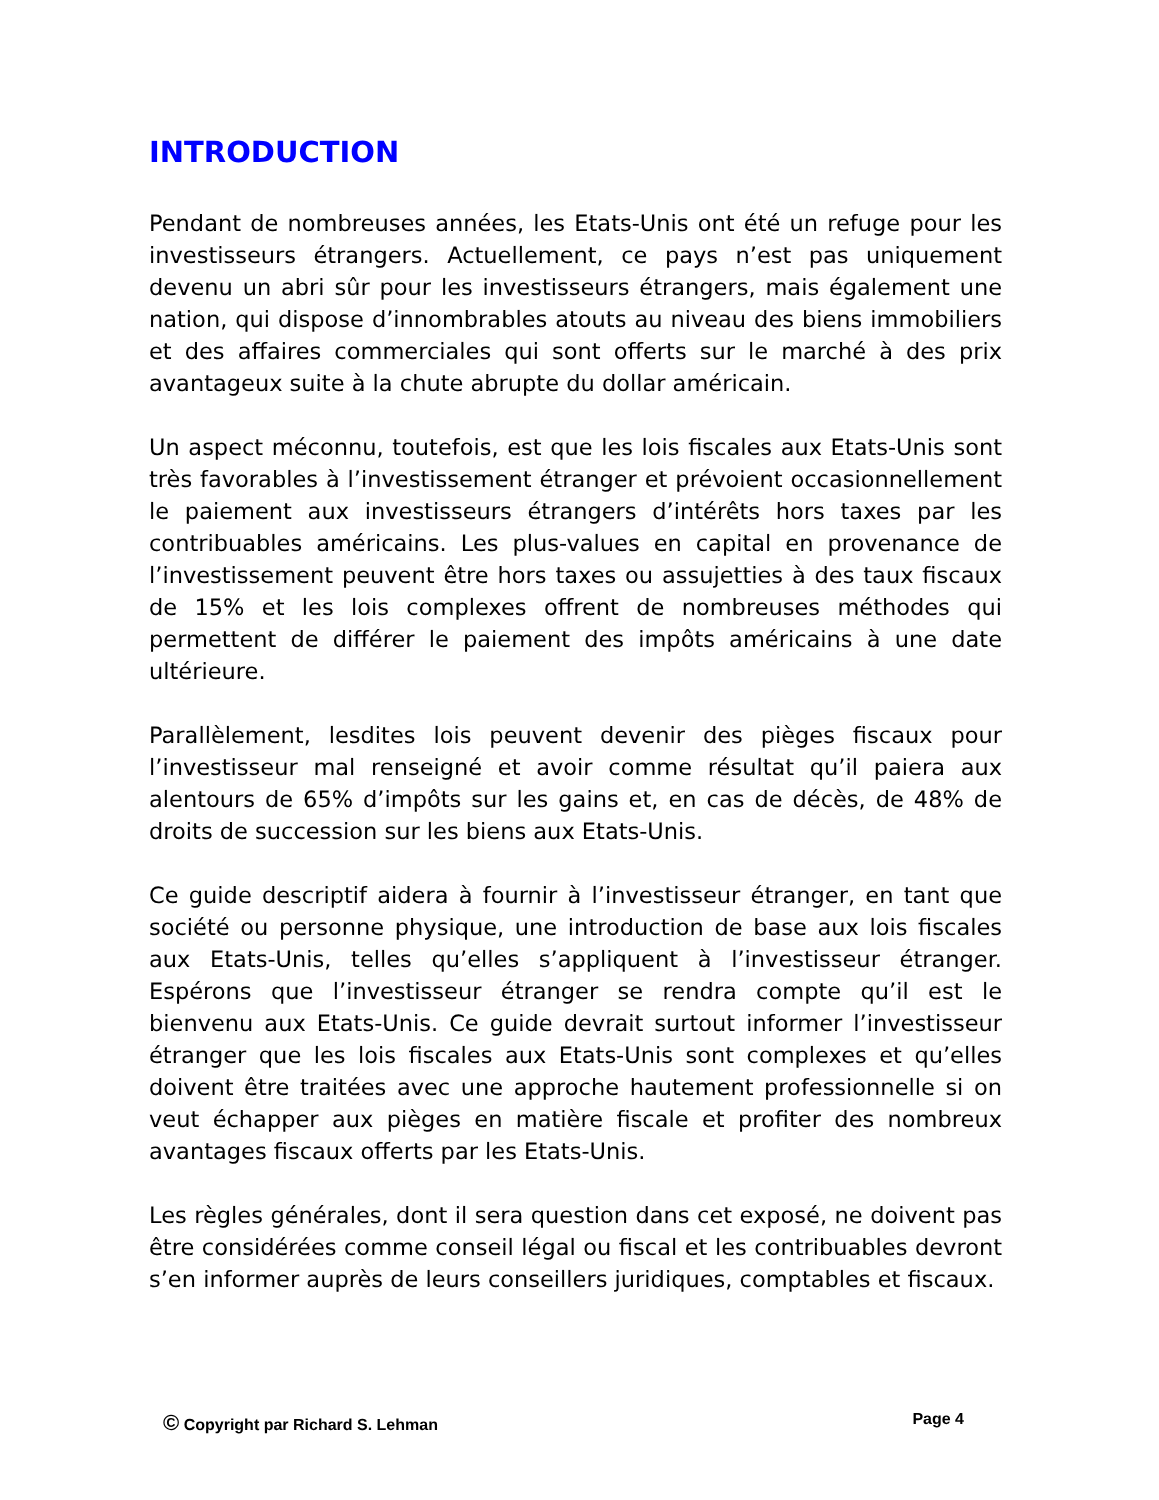INTRODUCTION
Pendant de nombreuses années, les Etats-Unis ont été un refuge pour les investisseurs étrangers. Actuellement, ce pays n’est pas uniquement devenu un abri sûr pour les investisseurs étrangers, mais également une nation, qui dispose d’innombrables atouts au niveau des biens immobiliers et des affaires commerciales qui sont offerts sur le marché à des prix avantageux suite à la chute abrupte du dollar américain.
Un aspect méconnu, toutefois, est que les lois fiscales aux Etats-Unis sont très favorables à l’investissement étranger et prévoient occasionnellement le paiement aux investisseurs étrangers d’intérêts hors taxes par les contribuables américains. Les plus-values en capital en provenance de l’investissement peuvent être hors taxes ou assujetties à des taux fiscaux de 15% et les lois complexes offrent de nombreuses méthodes qui permettent de différer le paiement des impôts américains à une date ultérieure.
Parallèlement, lesdites lois peuvent devenir des pièges fiscaux pour l’investisseur mal renseigné et avoir comme résultat qu’il paiera aux alentours de 65% d’impôts sur les gains et, en cas de décès, de 48% de droits de succession sur les biens aux Etats-Unis.
Ce guide descriptif aidera à fournir à l’investisseur étranger, en tant que société ou personne physique, une introduction de base aux lois fiscales aux Etats-Unis, telles qu’elles s’appliquent à l’investisseur étranger. Espérons que l’investisseur étranger se rendra compte qu’il est le bienvenu aux Etats-Unis. Ce guide devrait surtout informer l’investisseur étranger que les lois fiscales aux Etats-Unis sont complexes et qu’elles doivent être traitées avec une approche hautement professionnelle si on veut échapper aux pièges en matière fiscale et profiter des nombreux avantages fiscaux offerts par les Etats-Unis.
Les règles générales, dont il sera question dans cet exposé, ne doivent pas être considérées comme conseil légal ou fiscal et les contribuables devront s’en informer auprès de leurs conseillers juridiques, comptables et fiscaux.
© Copyright par Richard S. Lehman Page 4